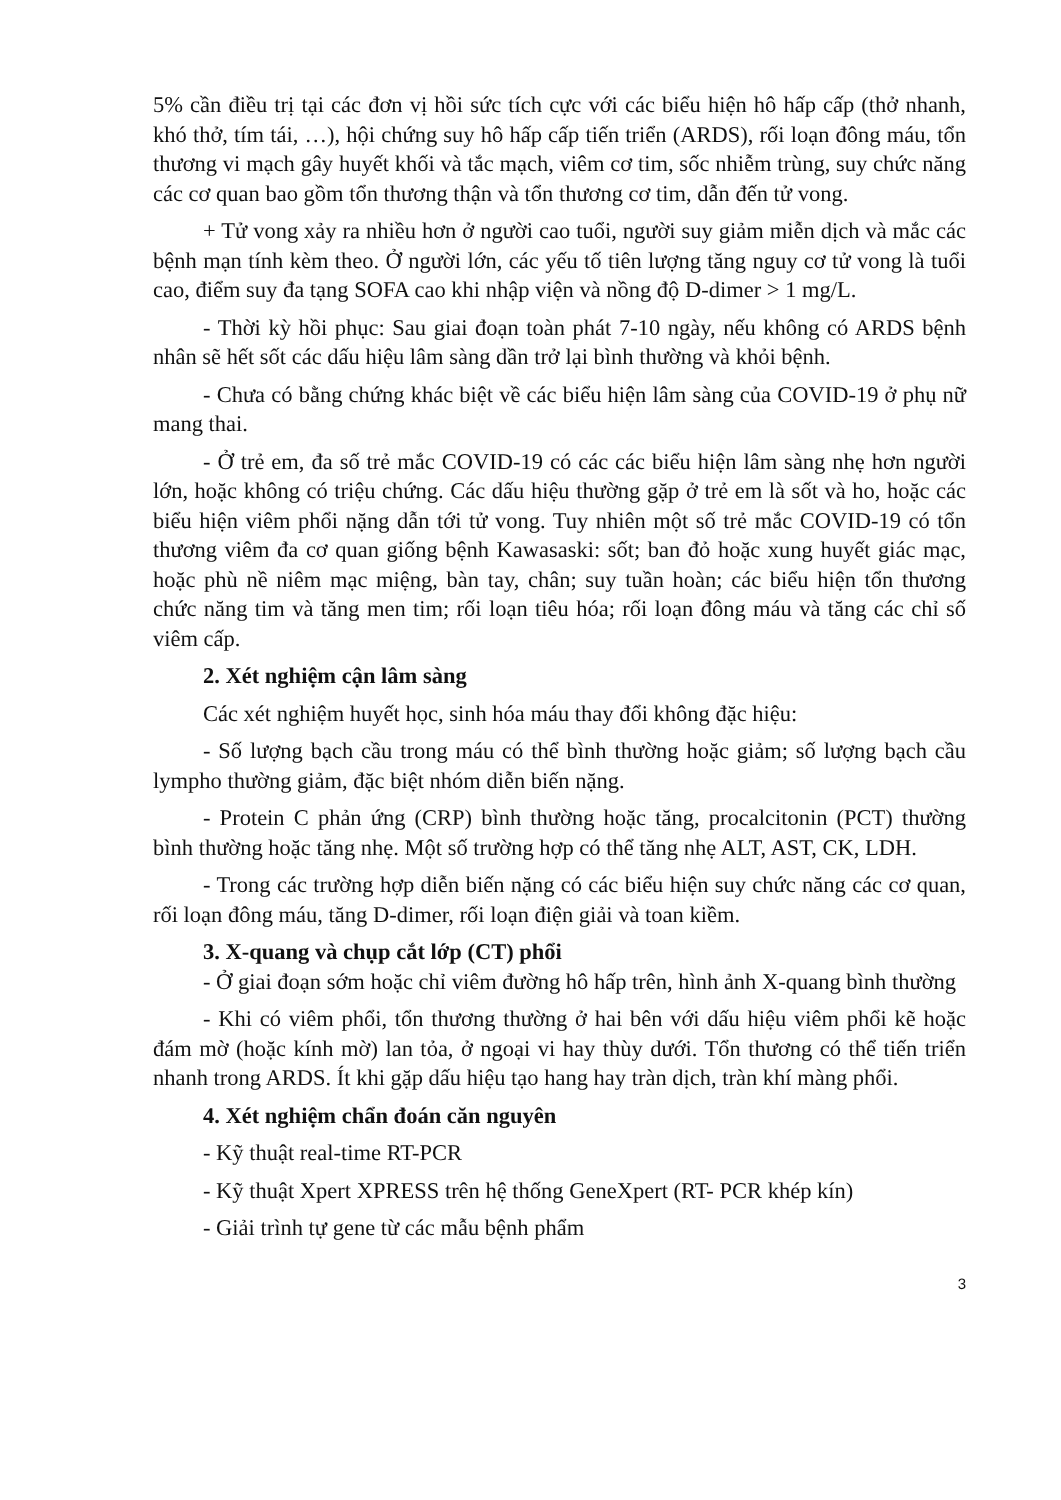5% cần điều trị tại các đơn vị hồi sức tích cực với các biểu hiện hô hấp cấp (thở nhanh, khó thở, tím tái, …), hội chứng suy hô hấp cấp tiến triển (ARDS), rối loạn đông máu, tổn thương vi mạch gây huyết khối và tắc mạch, viêm cơ tim, sốc nhiễm trùng, suy chức năng các cơ quan bao gồm tổn thương thận và tổn thương cơ tim, dẫn đến tử vong.
+ Tử vong xảy ra nhiều hơn ở người cao tuổi, người suy giảm miễn dịch và mắc các bệnh mạn tính kèm theo. Ở người lớn, các yếu tố tiên lượng tăng nguy cơ tử vong là tuổi cao, điểm suy đa tạng SOFA cao khi nhập viện và nồng độ D-dimer > 1 mg/L.
- Thời kỳ hồi phục: Sau giai đoạn toàn phát 7-10 ngày, nếu không có ARDS bệnh nhân sẽ hết sốt các dấu hiệu lâm sàng dần trở lại bình thường và khỏi bệnh.
- Chưa có bằng chứng khác biệt về các biểu hiện lâm sàng của COVID-19 ở phụ nữ mang thai.
- Ở trẻ em, đa số trẻ mắc COVID-19 có các các biểu hiện lâm sàng nhẹ hơn người lớn, hoặc không có triệu chứng. Các dấu hiệu thường gặp ở trẻ em là sốt và ho, hoặc các biểu hiện viêm phổi nặng dẫn tới tử vong. Tuy nhiên một số trẻ mắc COVID-19 có tổn thương viêm đa cơ quan giống bệnh Kawasaski: sốt; ban đỏ hoặc xung huyết giác mạc, hoặc phù nề niêm mạc miệng, bàn tay, chân; suy tuần hoàn; các biểu hiện tổn thương chức năng tim và tăng men tim; rối loạn tiêu hóa; rối loạn đông máu và tăng các chỉ số viêm cấp.
2. Xét nghiệm cận lâm sàng
Các xét nghiệm huyết học, sinh hóa máu thay đổi không đặc hiệu:
- Số lượng bạch cầu trong máu có thể bình thường hoặc giảm; số lượng bạch cầu lympho thường giảm, đặc biệt nhóm diễn biến nặng.
- Protein C phản ứng (CRP) bình thường hoặc tăng, procalcitonin (PCT) thường bình thường hoặc tăng nhẹ. Một số trường hợp có thể tăng nhẹ ALT, AST, CK, LDH.
- Trong các trường hợp diễn biến nặng có các biểu hiện suy chức năng các cơ quan, rối loạn đông máu, tăng D-dimer, rối loạn điện giải và toan kiềm.
3. X-quang và chụp cắt lớp (CT) phổi
- Ở giai đoạn sớm hoặc chỉ viêm đường hô hấp trên, hình ảnh X-quang bình thường
- Khi có viêm phổi, tổn thương thường ở hai bên với dấu hiệu viêm phổi kẽ hoặc đám mờ (hoặc kính mờ) lan tỏa, ở ngoại vi hay thùy dưới. Tổn thương có thể tiến triển nhanh trong ARDS. Ít khi gặp dấu hiệu tạo hang hay tràn dịch, tràn khí màng phổi.
4. Xét nghiệm chẩn đoán căn nguyên
- Kỹ thuật real-time RT-PCR
- Kỹ thuật Xpert XPRESS trên hệ thống GeneXpert (RT- PCR khép kín)
- Giải trình tự gene từ các mẫu bệnh phẩm
3